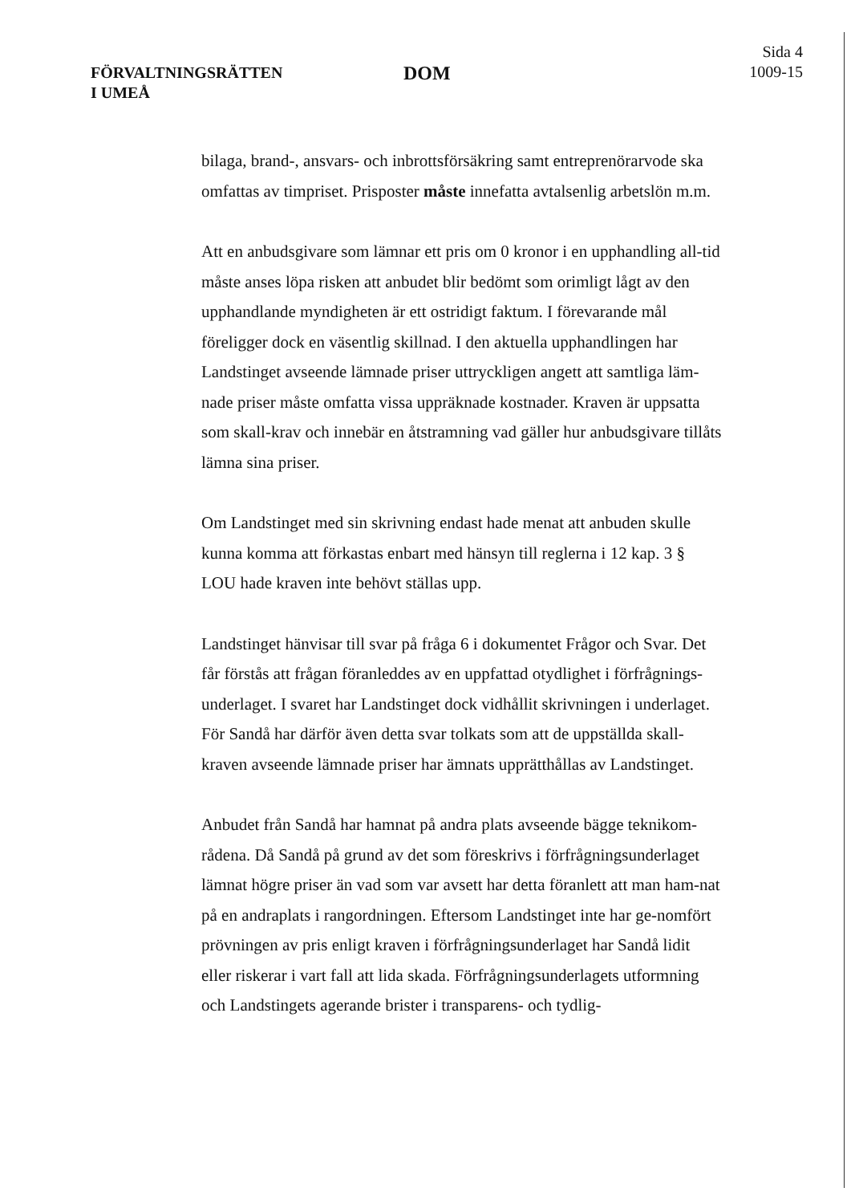FÖRVALTNINGSRÄTTEN
I UMEÅ
DOM
Sida 4
1009-15
bilaga, brand-, ansvars- och inbrottsförsäkring samt entreprenörarvode ska omfattas av timpriset. Prisposter måste innefatta avtalsenlig arbetslön m.m.
Att en anbudsgivare som lämnar ett pris om 0 kronor i en upphandling all-tid måste anses löpa risken att anbudet blir bedömt som orimligt lågt av den upphandlande myndigheten är ett ostridigt faktum. I förevarande mål föreligger dock en väsentlig skillnad. I den aktuella upphandlingen har Landstinget avseende lämnade priser uttryckligen angett att samtliga läm-nade priser måste omfatta vissa uppräknade kostnader. Kraven är uppsatta som skall-krav och innebär en åtstramning vad gäller hur anbudsgivare tillåts lämna sina priser.
Om Landstinget med sin skrivning endast hade menat att anbuden skulle kunna komma att förkastas enbart med hänsyn till reglerna i 12 kap. 3 § LOU hade kraven inte behövt ställas upp.
Landstinget hänvisar till svar på fråga 6 i dokumentet Frågor och Svar. Det får förstås att frågan föranleddes av en uppfattad otydlighet i förfrågnings-underlaget. I svaret har Landstinget dock vidhållit skrivningen i underlaget. För Sandå har därför även detta svar tolkats som att de uppställda skall-kraven avseende lämnade priser har ämnats upprätthållas av Landstinget.
Anbudet från Sandå har hamnat på andra plats avseende bägge teknikom-rådena. Då Sandå på grund av det som föreskrivs i förfrågningsunderlaget lämnat högre priser än vad som var avsett har detta föranlett att man ham-nat på en andraplats i rangordningen. Eftersom Landstinget inte har ge-nomfört prövningen av pris enligt kraven i förfrågningsunderlaget har Sandå lidit eller riskerar i vart fall att lida skada. Förfrågningsunderlagets utformning och Landstingets agerande brister i transparens- och tydlig-